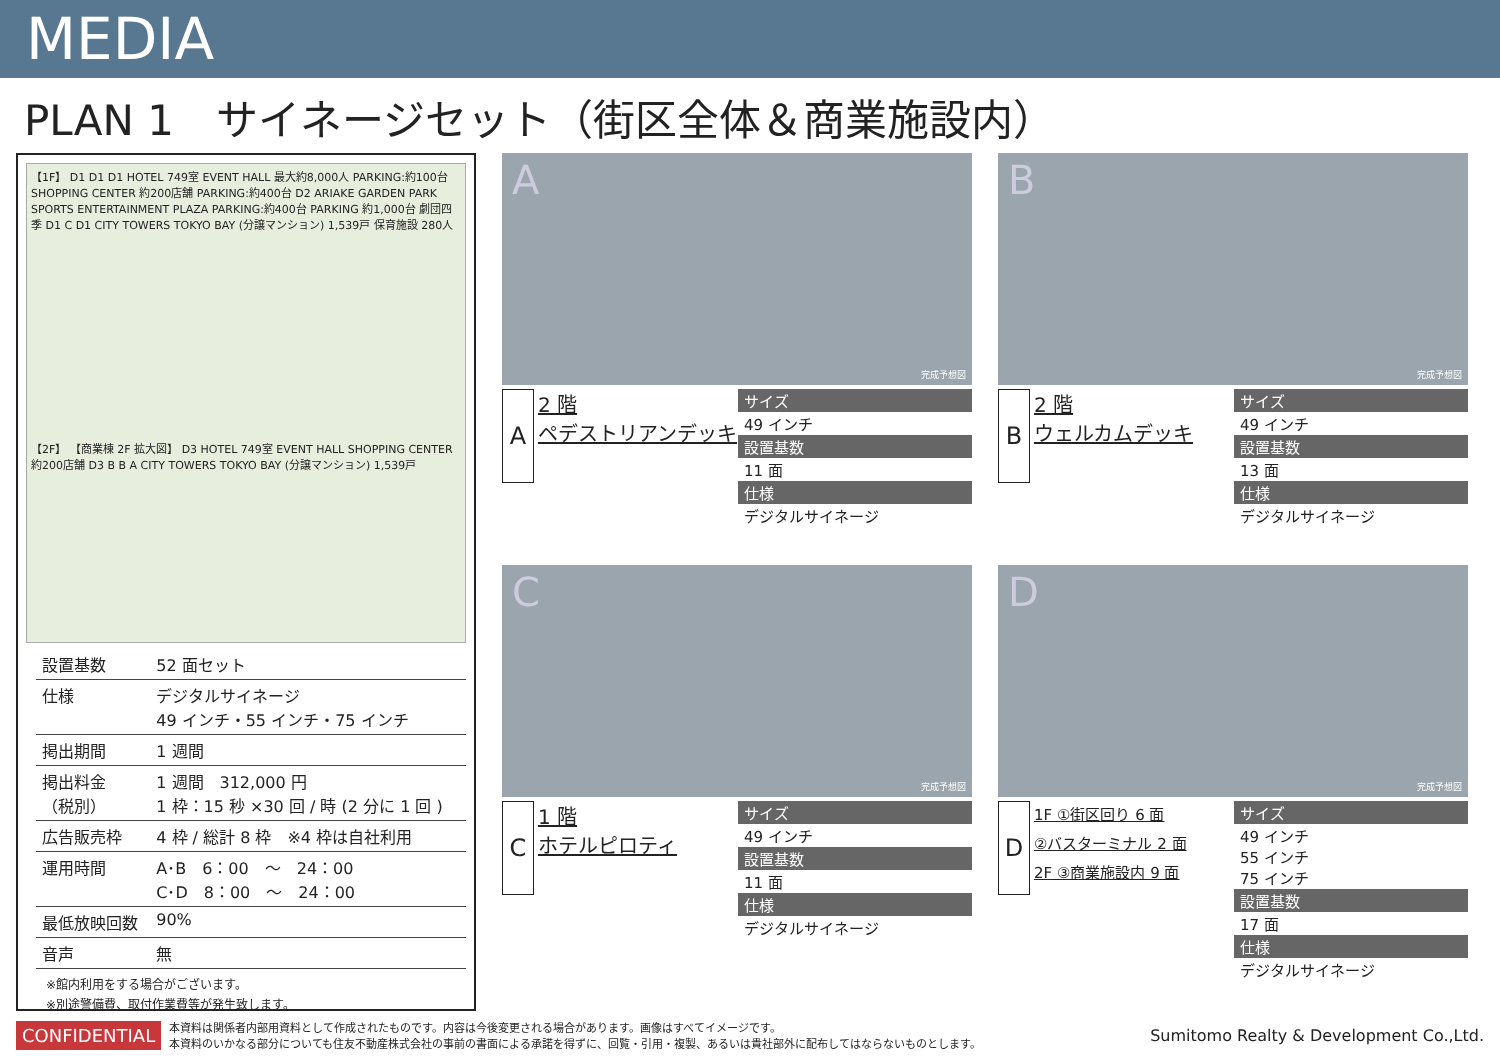MEDIA
PLAN 1　サイネージセット（街区全体＆商業施設内）
【1F】 D1 D1 D1 HOTEL 749室 EVENT HALL 最大約8,000人 PARKING:約100台 SHOPPING CENTER 約200店舗 PARKING:約400台 D2 ARIAKE GARDEN PARK SPORTS ENTERTAINMENT PLAZA PARKING:約400台 PARKING 約1,000台 劇団四季 D1 C D1 CITY TOWERS TOKYO BAY (分譲マンション) 1,539戸 保育施設 280人
【2F】 【商業棟 2F 拡大図】 D3 HOTEL 749室 EVENT HALL SHOPPING CENTER 約200店舗 D3 B B A CITY TOWERS TOKYO BAY (分譲マンション) 1,539戸
| 設置基数 | 52 面セット |
| 仕様 | デジタルサイネージ 49 インチ・55 インチ・75 インチ |
| 掲出期間 | 1 週間 |
| 掲出料金 （税別） | 1 週間 312,000 円 1 枠：15 秒 ×30 回 / 時 (2 分に 1 回 ) |
| 広告販売枠 | 4 枠 / 総計 8 枠 ※4 枠は自社利用 |
| 運用時間 | A･B 6：00 ～ 24：00 C･D 8：00 ～ 24：00 |
| 最低放映回数 | 90% |
| 音声 | 無 |
※館内利用をする場合がございます。
※別途警備費、取付作業費等が発生致します。
A
完成予想図
A
2 階
ペデストリアンデッキ
サイズ
49 インチ
設置基数
11 面
仕様
デジタルサイネージ
B
完成予想図
B
2 階
ウェルカムデッキ
サイズ
49 インチ
設置基数
13 面
仕様
デジタルサイネージ
C
完成予想図
C
1 階
ホテルピロティ
サイズ
49 インチ
設置基数
11 面
仕様
デジタルサイネージ
D
完成予想図
D
1F ①街区回り 6 面
②バスターミナル 2 面
2F ③商業施設内 9 面
サイズ
49 インチ
55 インチ
75 インチ
設置基数
17 面
仕様
デジタルサイネージ
CONFIDENTIAL
本資料は関係者内部用資料として作成されたものです。内容は今後変更される場合があります。画像はすべてイメージです。
本資料のいかなる部分についても住友不動産株式会社の事前の書面による承諾を得ずに、回覧・引用・複製、あるいは貴社部外に配布してはならないものとします。
Sumitomo Realty & Development Co.,Ltd.